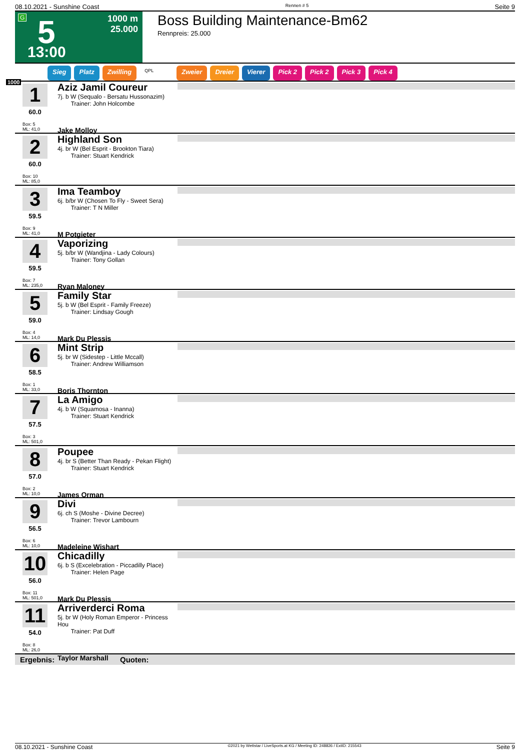08.10.2021 - Sunshine Coast Rennen # 5 Seite 9
G 5
13:00
1000 m
25.000
Boss Building Maintenance-Bm62
Rennpreis: 25.000
Sieg Platz Zwilling QPL Zweier Dreier Vierer Pick 2 Pick 2 Pick 3 Pick 4
1000
1
60.0
Box: 5
ML: 41,0
Aziz Jamil Coureur
7j. b W (Sequalo - Bersatu Hussonazim)
Trainer: John Holcombe
Jake Molloy
2
60.0
Box: 10
ML: 85,0
Highland Son
4j. br W (Bel Esprit - Brookton Tiara)
Trainer: Stuart Kendrick
3
59.5
Box: 9
ML: 41,0
Ima Teamboy
6j. b/br W (Chosen To Fly - Sweet Sera)
Trainer: T N Miller
M Potgieter
4
59.5
Box: 7
ML: 235,0
Vaporizing
5j. b/br W (Wandjina - Lady Colours)
Trainer: Tony Gollan
Ryan Maloney
5
59.0
Box: 4
ML: 14,0
Family Star
5j. b W (Bel Esprit - Family Freeze)
Trainer: Lindsay Gough
Mark Du Plessis
6
58.5
Box: 1
ML: 33,0
Mint Strip
5j. br W (Sidestep - Little Mccall)
Trainer: Andrew Williamson
Boris Thornton
7
57.5
Box: 3
ML: 501,0
La Amigo
4j. b W (Squamosa - Inanna)
Trainer: Stuart Kendrick
8
57.0
Box: 2
ML: 10,0
Poupee
4j. br S (Better Than Ready - Pekan Flight)
Trainer: Stuart Kendrick
James Orman
9
56.5
Box: 6
ML: 10,0
Divi
6j. ch S (Moshe - Divine Decree)
Trainer: Trevor Lambourn
Madeleine Wishart
10
56.0
Box: 11
ML: 501,0
Chicadilly
6j. b S (Excelebration - Piccadilly Place)
Trainer: Helen Page
Mark Du Plessis
11
54.0
Box: 8
ML: 26,0
Arriverderci Roma
5j. br W (Holy Roman Emperor - Princess Hou
Trainer: Pat Duff
Taylor Marshall
Ergebnis: Quoten:
08.10.2021 - Sunshine Coast ©2021 by Wettstar / LiveSports.at KG / Meeting ID: 248826 / ExtID: 215543 Seite 9